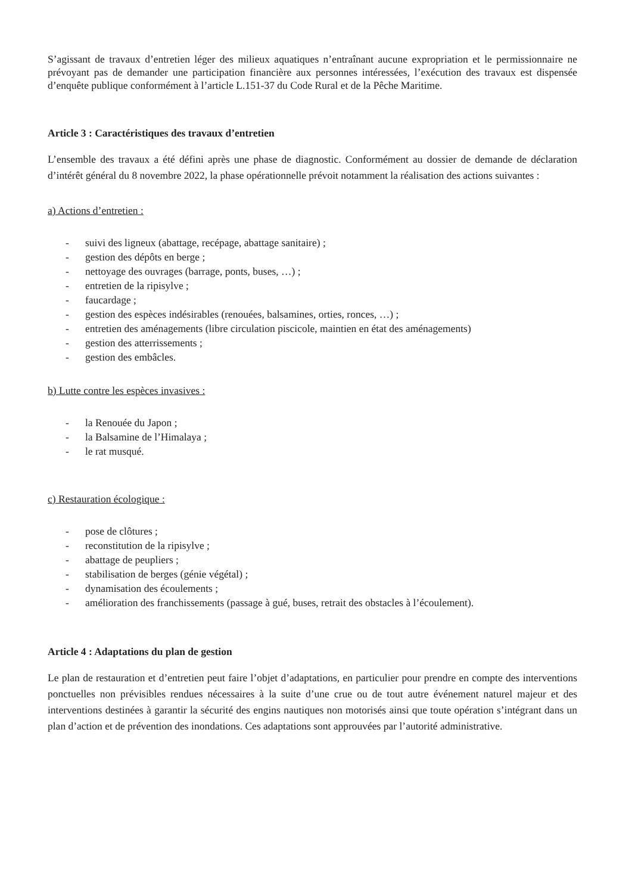S’agissant de travaux d’entretien léger des milieux aquatiques n’entraînant aucune expropriation et le permissionnaire ne prévoyant pas de demander une participation financière aux personnes intéressées, l’exécution des travaux est dispensée d’enquête publique conformément à l’article L.151-37 du Code Rural et de la Pêche Maritime.
Article 3 : Caractéristiques des travaux d’entretien
L’ensemble des travaux a été défini après une phase de diagnostic. Conformément au dossier de demande de déclaration d’intérêt général du 8 novembre 2022, la phase opérationnelle prévoit notamment la réalisation des actions suivantes :
a) Actions d’entretien :
- suivi des ligneux (abattage, recépage, abattage sanitaire) ;
- gestion des dépôts en berge ;
- nettoyage des ouvrages (barrage, ponts, buses, …) ;
- entretien de la ripisylve ;
- faucardage ;
- gestion des espèces indésirables (renouées, balsamines, orties, ronces, …) ;
- entretien des aménagements (libre circulation piscicole, maintien en état des aménagements)
- gestion des atterrissements ;
- gestion des embâcles.
b) Lutte contre les espèces invasives :
- la Renouée du Japon ;
- la Balsamine de l’Himalaya ;
- le rat musqué.
c) Restauration écologique :
- pose de clôtures ;
- reconstitution de la ripisylve ;
- abattage de peupliers ;
- stabilisation de berges (génie végétal) ;
- dynamisation des écoulements ;
- amélioration des franchissements (passage à gué, buses, retrait des obstacles à l’écoulement).
Article 4 : Adaptations du plan de gestion
Le plan de restauration et d’entretien peut faire l’objet d’adaptations, en particulier pour prendre en compte des interventions ponctuelles non prévisibles rendues nécessaires à la suite d’une crue ou de tout autre événement naturel majeur et des interventions destinées à garantir la sécurité des engins nautiques non motorisés ainsi que toute opération s’intégrant dans un plan d’action et de prévention des inondations. Ces adaptations sont approuvées par l’autorité administrative.